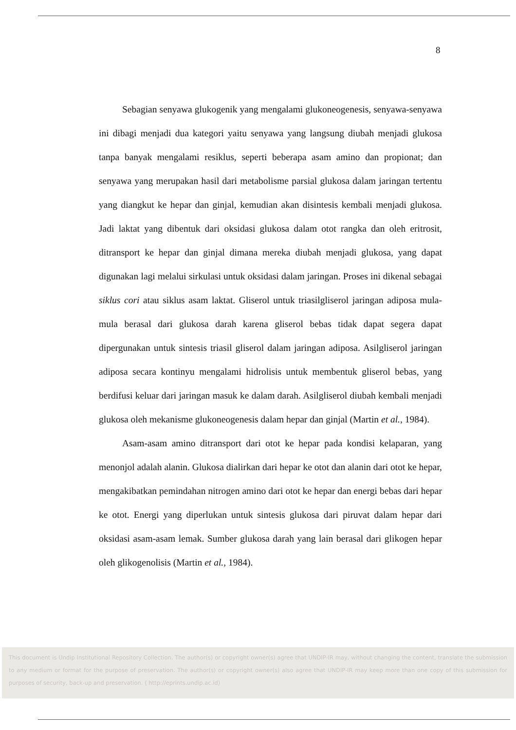8
Sebagian senyawa glukogenik yang mengalami glukoneogenesis, senyawa-senyawa ini dibagi menjadi dua kategori yaitu senyawa yang langsung diubah menjadi glukosa tanpa banyak mengalami resiklus, seperti beberapa asam amino dan propionat; dan senyawa yang merupakan hasil dari metabolisme parsial glukosa dalam jaringan tertentu yang diangkut ke hepar dan ginjal, kemudian akan disintesis kembali menjadi glukosa. Jadi laktat yang dibentuk dari oksidasi glukosa dalam otot rangka dan oleh eritrosit, ditransport ke hepar dan ginjal dimana mereka diubah menjadi glukosa, yang dapat digunakan lagi melalui sirkulasi untuk oksidasi dalam jaringan. Proses ini dikenal sebagai siklus cori atau siklus asam laktat. Gliserol untuk triasilgliserol jaringan adiposa mula-mula berasal dari glukosa darah karena gliserol bebas tidak dapat segera dapat dipergunakan untuk sintesis triasil gliserol dalam jaringan adiposa. Asilgliserol jaringan adiposa secara kontinyu mengalami hidrolisis untuk membentuk gliserol bebas, yang berdifusi keluar dari jaringan masuk ke dalam darah. Asilgliserol diubah kembali menjadi glukosa oleh mekanisme glukoneogenesis dalam hepar dan ginjal (Martin et al., 1984).
Asam-asam amino ditransport dari otot ke hepar pada kondisi kelaparan, yang menonjol adalah alanin. Glukosa dialirkan dari hepar ke otot dan alanin dari otot ke hepar, mengakibatkan pemindahan nitrogen amino dari otot ke hepar dan energi bebas dari hepar ke otot. Energi yang diperlukan untuk sintesis glukosa dari piruvat dalam hepar dari oksidasi asam-asam lemak. Sumber glukosa darah yang lain berasal dari glikogen hepar oleh glikogenolisis (Martin et al., 1984).
This document is Undip Institutional Repository Collection. The author(s) or copyright owner(s) agree that UNDIP-IR may, without changing the content, translate the submission to any medium or format for the purpose of preservation. The author(s) or copyright owner(s) also agree that UNDIP-IR may keep more than one copy of this submission for purposes of security, back-up and preservation. ( http://eprints.undip.ac.id)